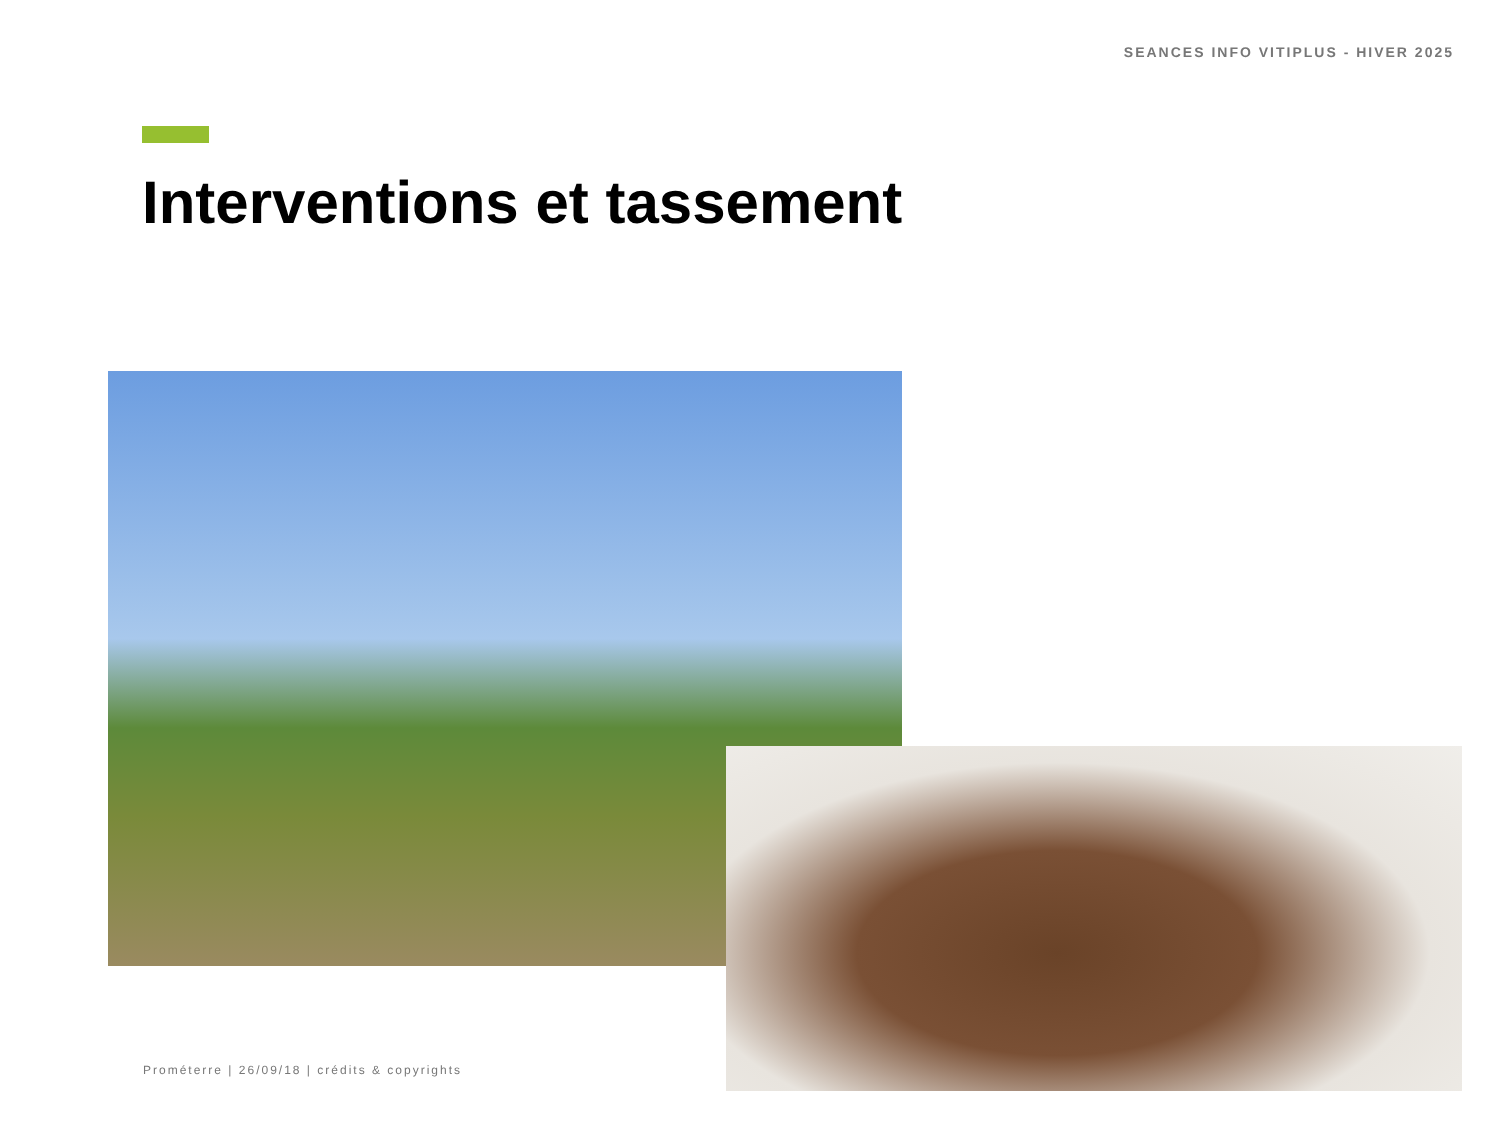SEANCES INFO VITIPLUS - HIVER 2025
Interventions et tassement
Prométerre | 26/09/18 | crédits & copyrights